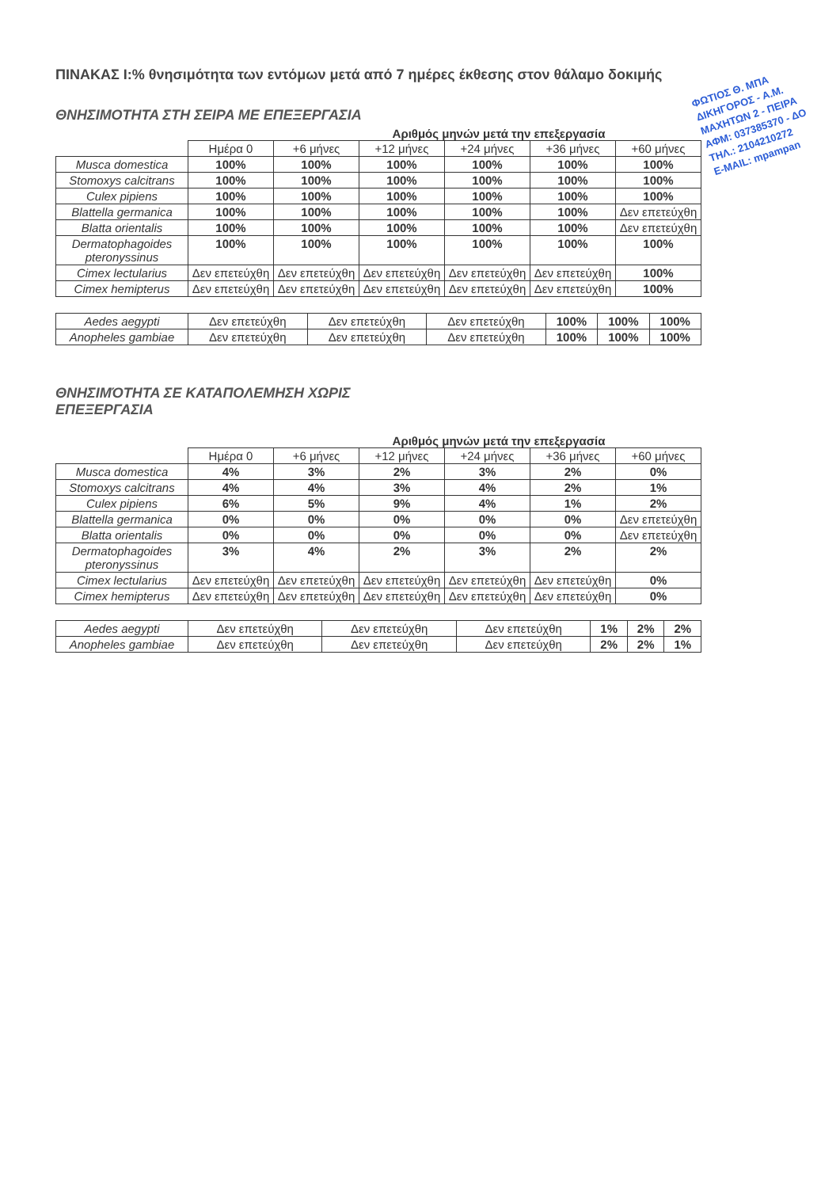ΦΩΤΙΟΣ Θ. ΜΠΑ
ΔΙΚΗΓΟΡΟΣ - Α.Μ.
ΜΑΧΗΤΩΝ 2 - ΠΕΙΡΑ
ΑΦΜ: 037385370 - ΔΟ
ΤΗΛ.: 2104210272
E-MAIL: mpampan
ΠΙΝΑΚΑΣ Ι:% θνησιμότητα των εντόμων μετά από 7 ημέρες έκθεσης στον θάλαμο δοκιμής
ΘΝΗΣΙΜΟΤΗΤΑ ΣΤΗ ΣΕΙΡΑ ΜΕ ΕΠΕΞΕΡΓΑΣΙΑ
Αριθμός μηνών μετά την επεξεργασία
| | Ημέρα 0 | +6 μήνες | +12 μήνες | +24 μήνες | +36 μήνες | +60 μήνες |
| --- | --- | --- | --- | --- | --- | --- |
| Musca domestica | 100% | 100% | 100% | 100% | 100% | 100% |
| Stomoxys calcitrans | 100% | 100% | 100% | 100% | 100% | 100% |
| Culex pipiens | 100% | 100% | 100% | 100% | 100% | 100% |
| Blattella germanica | 100% | 100% | 100% | 100% | 100% | Δεν επετεύχθη |
| Blatta orientalis | 100% | 100% | 100% | 100% | 100% | Δεν επετεύχθη |
| Dermatophagoides pteronyssinus | 100% | 100% | 100% | 100% | 100% | 100% |
| Cimex lectularius | Δεν επετεύχθη | Δεν επετεύχθη | Δεν επετεύχθη | Δεν επετεύχθη | Δεν επετεύχθη | 100% |
| Cimex hemipterus | Δεν επετεύχθη | Δεν επετεύχθη | Δεν επετεύχθη | Δεν επετεύχθη | Δεν επετεύχθη | 100% |
| Aedes aegypti | Δεν επετεύχθη | Δεν επετεύχθη | Δεν επετεύχθη | 100% | 100% | 100% |
| Anopheles gambiae | Δεν επετεύχθη | Δεν επετεύχθη | Δεν επετεύχθη | 100% | 100% | 100% |
ΘΝΗΣΙΜΌΤΗΤΑ ΣΕ ΚΑΤΑΠΟΛΕΜΗΣΗ ΧΩΡΙΣ ΕΠΕΞΕΡΓΑΣΙΑ
Αριθμός μηνών μετά την επεξεργασία
| | Ημέρα 0 | +6 μήνες | +12 μήνες | +24 μήνες | +36 μήνες | +60 μήνες |
| --- | --- | --- | --- | --- | --- | --- |
| Musca domestica | 4% | 3% | 2% | 3% | 2% | 0% |
| Stomoxys calcitrans | 4% | 4% | 3% | 4% | 2% | 1% |
| Culex pipiens | 6% | 5% | 9% | 4% | 1% | 2% |
| Blattella germanica | 0% | 0% | 0% | 0% | 0% | Δεν επετεύχθη |
| Blatta orientalis | 0% | 0% | 0% | 0% | 0% | Δεν επετεύχθη |
| Dermatophagoides pteronyssinus | 3% | 4% | 2% | 3% | 2% | 2% |
| Cimex lectularius | Δεν επετεύχθη | Δεν επετεύχθη | Δεν επετεύχθη | Δεν επετεύχθη | Δεν επετεύχθη | 0% |
| Cimex hemipterus | Δεν επετεύχθη | Δεν επετεύχθη | Δεν επετεύχθη | Δεν επετεύχθη | Δεν επετεύχθη | 0% |
| Aedes aegypti | Δεν επετεύχθη | Δεν επετεύχθη | Δεν επετεύχθη | 1% | 2% | 2% |
| Anopheles gambiae | Δεν επετεύχθη | Δεν επετεύχθη | Δεν επετεύχθη | 2% | 2% | 1% |